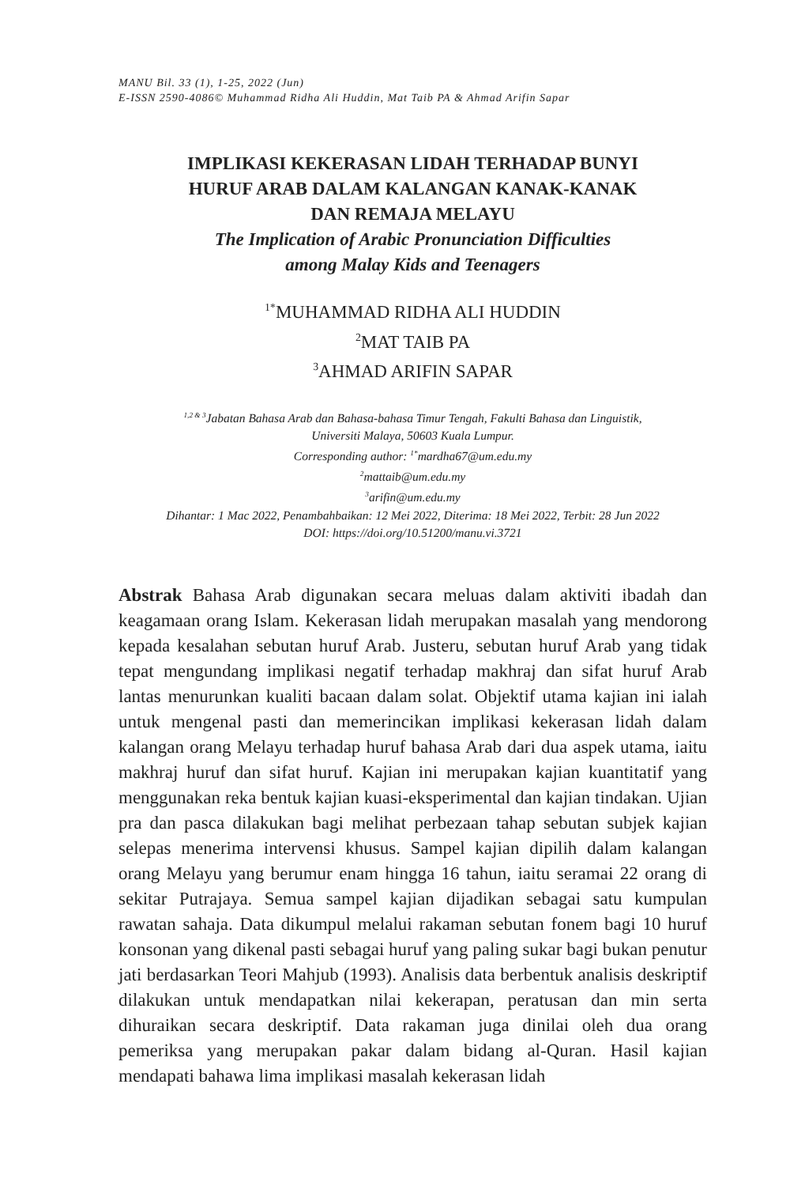MANU Bil. 33 (1), 1-25, 2022 (Jun)
E-ISSN 2590-4086© Muhammad Ridha Ali Huddin, Mat Taib PA & Ahmad Arifin Sapar
IMPLIKASI KEKERASAN LIDAH TERHADAP BUNYI
HURUF ARAB DALAM KALANGAN KANAK-KANAK
DAN REMAJA MELAYU
The Implication of Arabic Pronunciation Difficulties
among Malay Kids and Teenagers
<sup>1*</sup>MUHAMMAD RIDHA ALI HUDDIN
<sup>2</sup> MAT TAIB PA
<sup>3</sup> AHMAD ARIFIN SAPAR
<sup>1,2 & 3</sup>Jabatan Bahasa Arab dan Bahasa-bahasa Timur Tengah, Fakulti Bahasa dan Linguistik,
Universiti Malaya, 50603 Kuala Lumpur.
Corresponding author: <sup>1*</sup>mardha67@um.edu.my
<sup>2</sup> mattaib@um.edu.my
<sup>3</sup> arifin@um.edu.my
Dihantar: 1 Mac 2022, Penambahbaikan: 12 Mei 2022, Diterima: 18 Mei 2022, Terbit: 28 Jun 2022
DOI: https://doi.org/10.51200/manu.vi.3721
Abstrak Bahasa Arab digunakan secara meluas dalam aktiviti ibadah dan keagamaan orang Islam. Kekerasan lidah merupakan masalah yang mendorong kepada kesalahan sebutan huruf Arab. Justeru, sebutan huruf Arab yang tidak tepat mengundang implikasi negatif terhadap makhraj dan sifat huruf Arab lantas menurunkan kualiti bacaan dalam solat. Objektif utama kajian ini ialah untuk mengenal pasti dan memerincikan implikasi kekerasan lidah dalam kalangan orang Melayu terhadap huruf bahasa Arab dari dua aspek utama, iaitu makhraj huruf dan sifat huruf. Kajian ini merupakan kajian kuantitatif yang menggunakan reka bentuk kajian kuasi-eksperimental dan kajian tindakan. Ujian pra dan pasca dilakukan bagi melihat perbezaan tahap sebutan subjek kajian selepas menerima intervensi khusus. Sampel kajian dipilih dalam kalangan orang Melayu yang berumur enam hingga 16 tahun, iaitu seramai 22 orang di sekitar Putrajaya. Semua sampel kajian dijadikan sebagai satu kumpulan rawatan sahaja. Data dikumpul melalui rakaman sebutan fonem bagi 10 huruf konsonan yang dikenal pasti sebagai huruf yang paling sukar bagi bukan penutur jati berdasarkan Teori Mahjub (1993). Analisis data berbentuk analisis deskriptif dilakukan untuk mendapatkan nilai kekerapan, peratusan dan min serta dihuraikan secara deskriptif. Data rakaman juga dinilai oleh dua orang pemeriksa yang merupakan pakar dalam bidang al-Quran. Hasil kajian mendapati bahawa lima implikasi masalah kekerasan lidah